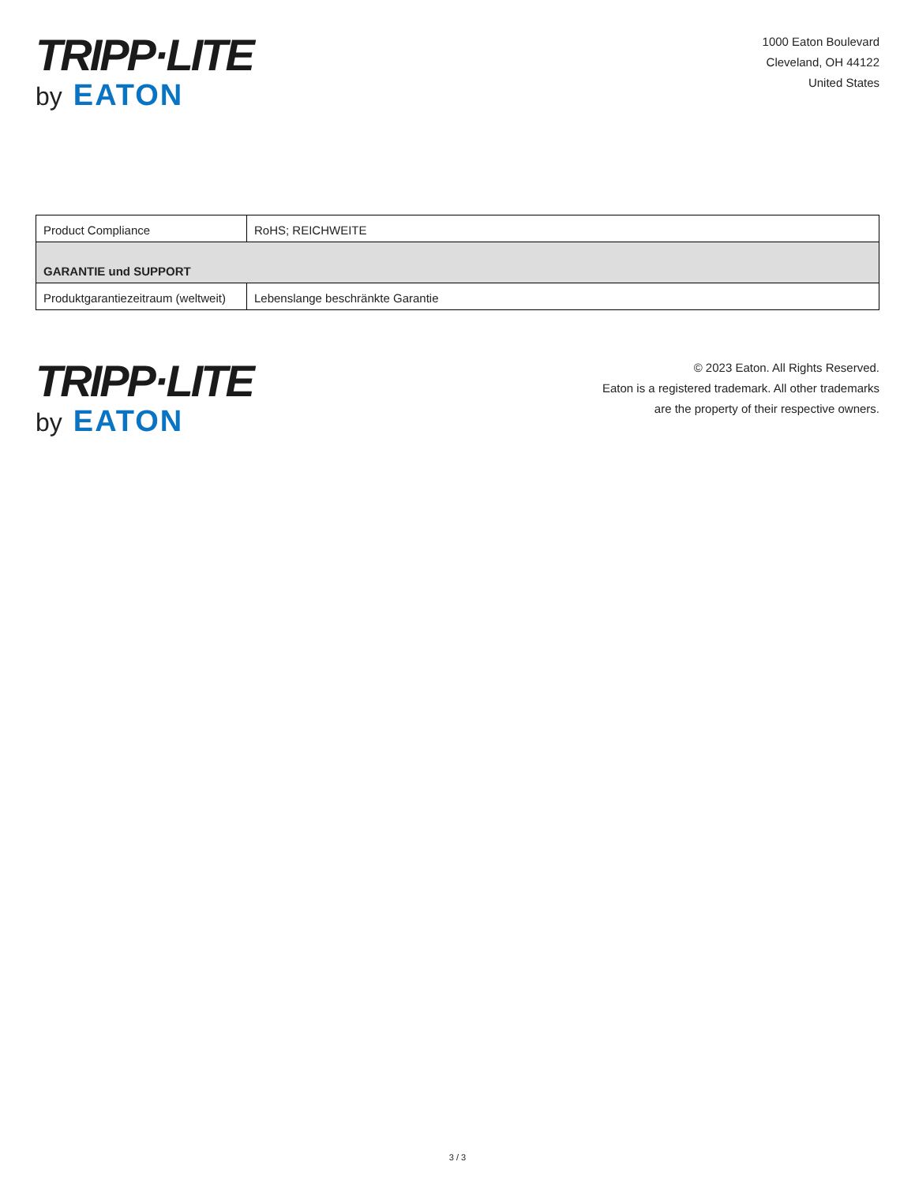TRIPP·LITE
by EATON
1000 Eaton Boulevard
Cleveland, OH 44122
United States
| Product Compliance | RoHS; REICHWEITE |
| GARANTIE und SUPPORT | |
| Produktgarantiezeitraum (weltweit) | Lebenslange beschränkte Garantie |
TRIPP·LITE
by EATON
© 2023 Eaton. All Rights Reserved.
Eaton is a registered trademark. All other trademarks
are the property of their respective owners.
3 / 3